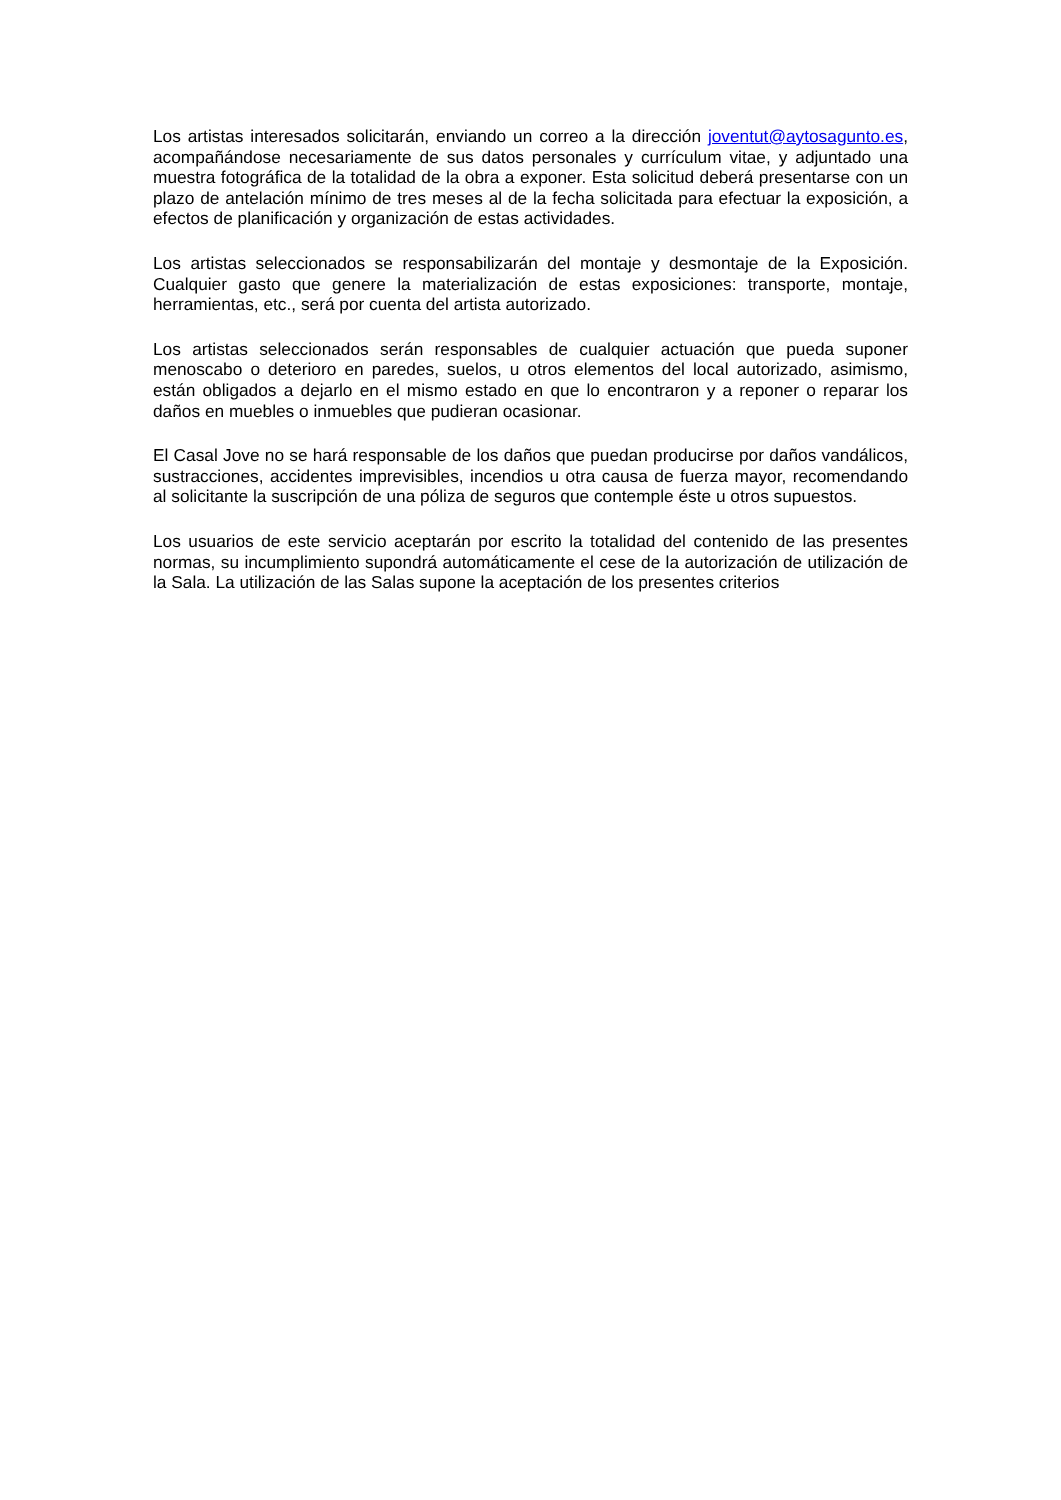Los artistas interesados solicitarán, enviando un correo a la dirección joventut@aytosagunto.es, acompañándose necesariamente de sus datos personales y currículum vitae, y adjuntado una muestra fotográfica de la totalidad de la obra a exponer. Esta solicitud deberá presentarse con un plazo de antelación mínimo de tres meses al de la fecha solicitada para efectuar la exposición, a efectos de planificación y organización de estas actividades.
Los artistas seleccionados se responsabilizarán del montaje y desmontaje de la Exposición. Cualquier gasto que genere la materialización de estas exposiciones: transporte, montaje, herramientas, etc., será por cuenta del artista autorizado.
Los artistas seleccionados serán responsables de cualquier actuación que pueda suponer menoscabo o deterioro en paredes, suelos, u otros elementos del local autorizado, asimismo, están obligados a dejarlo en el mismo estado en que lo encontraron y a reponer o reparar los daños en muebles o inmuebles que pudieran ocasionar.
El Casal Jove no se hará responsable de los daños que puedan producirse por daños vandálicos, sustracciones, accidentes imprevisibles, incendios u otra causa de fuerza mayor, recomendando al solicitante la suscripción de una póliza de seguros que contemple éste u otros supuestos.
Los usuarios de este servicio aceptarán por escrito la totalidad del contenido de las presentes normas, su incumplimiento supondrá automáticamente el cese de la autorización de utilización de la Sala. La utilización de las Salas supone la aceptación de los presentes criterios